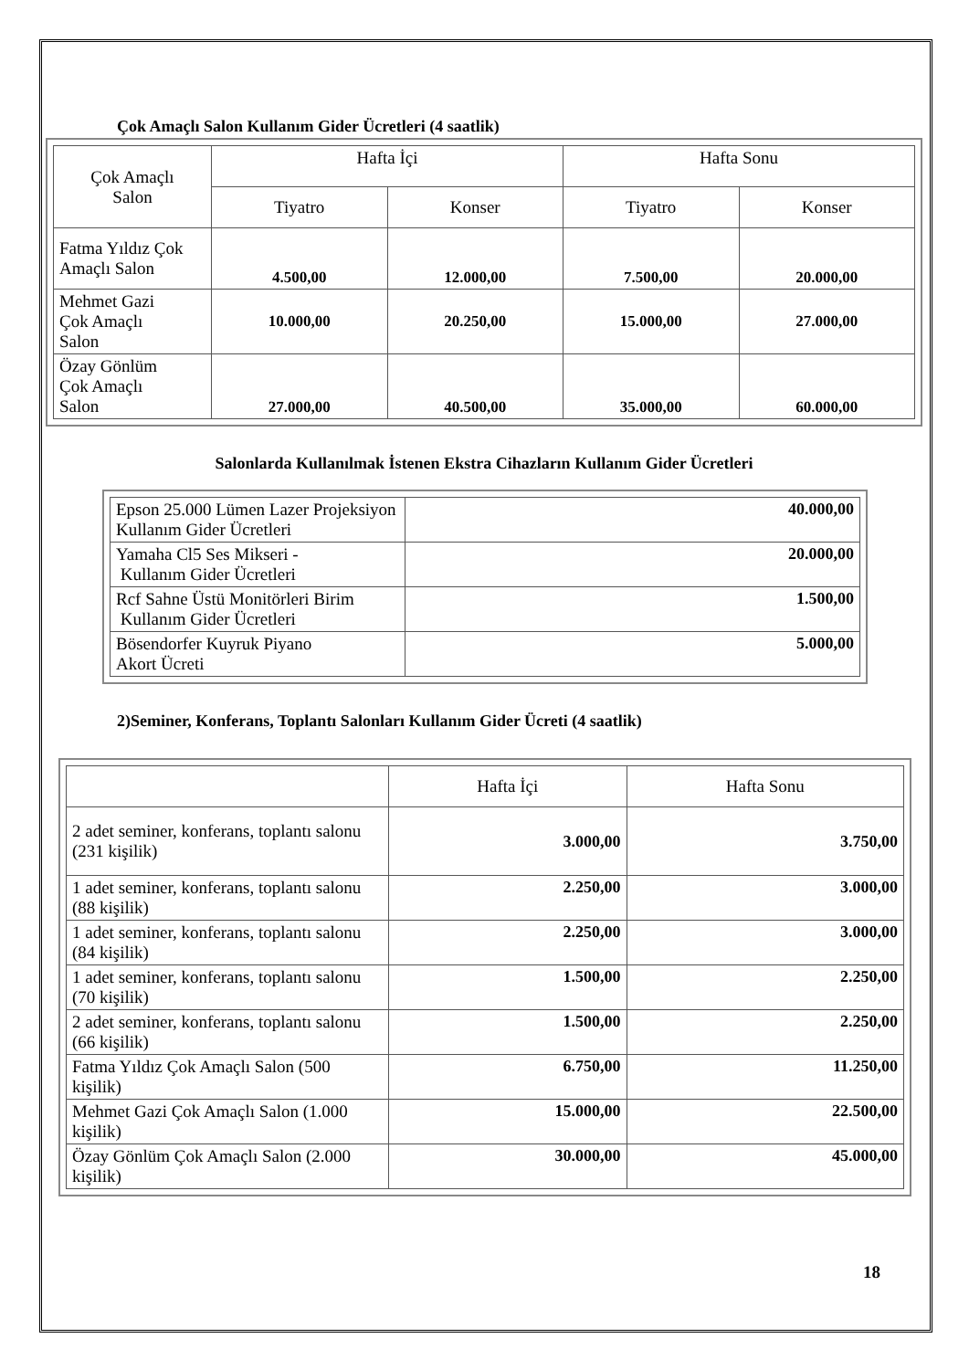Çok Amaçlı Salon Kullanım Gider Ücretleri (4 saatlik)
| Çok Amaçlı Salon | Hafta İçi | | Hafta Sonu | |
| --- | --- | --- | --- | --- |
| | Tiyatro | Konser | Tiyatro | Konser |
| Fatma Yıldız Çok Amaçlı Salon | 4.500,00 | 12.000,00 | 7.500,00 | 20.000,00 |
| Mehmet Gazi Çok Amaçlı Salon | 10.000,00 | 20.250,00 | 15.000,00 | 27.000,00 |
| Özay Gönlüm Çok Amaçlı Salon | 27.000,00 | 40.500,00 | 35.000,00 | 60.000,00 |
Salonlarda Kullanılmak İstenen Ekstra Cihazların Kullanım Gider Ücretleri
| Epson 25.000 Lümen Lazer Projeksiyon Kullanım Gider Ücretleri | 40.000,00 |
| Yamaha Cl5 Ses Mikseri - Kullanım Gider Ücretleri | 20.000,00 |
| Rcf Sahne Üstü Monitörleri Birim Kullanım Gider Ücretleri | 1.500,00 |
| Bösendorfer Kuyruk Piyano Akort Ücreti | 5.000,00 |
2)Seminer, Konferans, Toplantı Salonları Kullanım Gider Ücreti (4 saatlik)
| | Hafta İçi | Hafta Sonu |
| --- | --- | --- |
| 2 adet seminer, konferans, toplantı salonu (231 kişilik) | 3.000,00 | 3.750,00 |
| 1 adet seminer, konferans, toplantı salonu (88 kişilik) | 2.250,00 | 3.000,00 |
| 1 adet seminer, konferans, toplantı salonu (84 kişilik) | 2.250,00 | 3.000,00 |
| 1 adet seminer, konferans, toplantı salonu (70 kişilik) | 1.500,00 | 2.250,00 |
| 2 adet seminer, konferans, toplantı salonu (66 kişilik) | 1.500,00 | 2.250,00 |
| Fatma Yıldız Çok Amaçlı Salon (500 kişilik) | 6.750,00 | 11.250,00 |
| Mehmet Gazi Çok Amaçlı Salon (1.000 kişilik) | 15.000,00 | 22.500,00 |
| Özay Gönlüm Çok Amaçlı Salon (2.000 kişilik) | 30.000,00 | 45.000,00 |
18